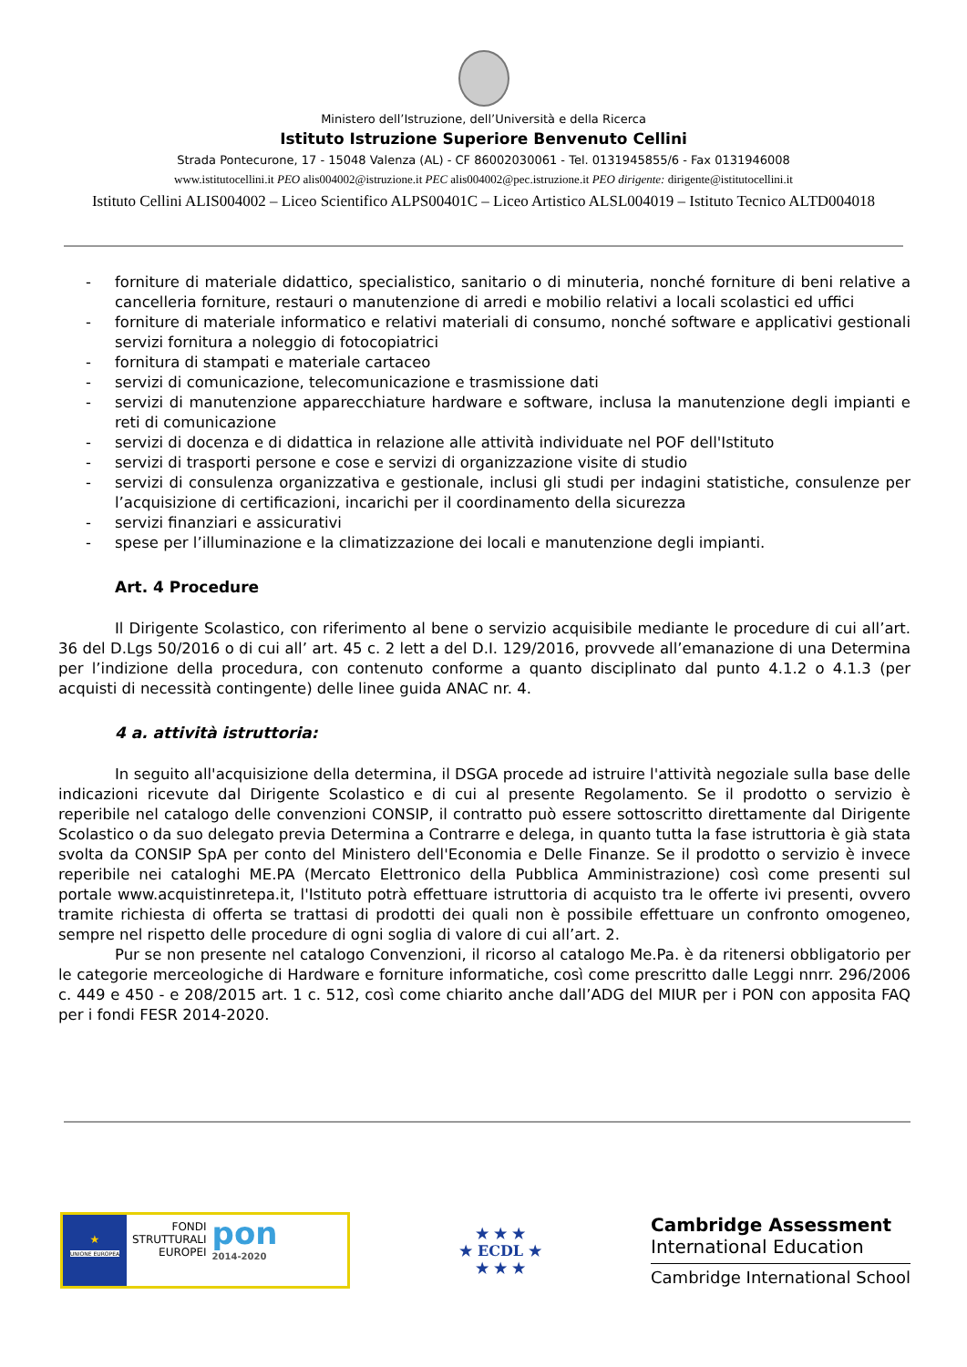Ministero dell’Istruzione, dell’Università e della Ricerca
Istituto Istruzione Superiore Benvenuto Cellini
Strada Pontecurone, 17 - 15048 Valenza (AL) - CF 86002030061 - Tel. 0131945855/6 - Fax 0131946008
www.istitutocellini.it PEO alis004002@istruzione.it PEC alis004002@pec.istruzione.it PEO dirigente: dirigente@istitutocellini.it
Istituto Cellini ALIS004002 – Liceo Scientifico ALPS00401C – Liceo Artistico ALSL004019 – Istituto Tecnico ALTD004018
- forniture di materiale didattico, specialistico, sanitario o di minuteria, nonché forniture di beni relative a cancelleria forniture, restauri o manutenzione di arredi e mobilio relativi a locali scolastici ed uffici
- forniture di materiale informatico e relativi materiali di consumo, nonché software e applicativi gestionali servizi fornitura a noleggio di fotocopiatrici
- fornitura di stampati e materiale cartaceo
- servizi di comunicazione, telecomunicazione e trasmissione dati
- servizi di manutenzione apparecchiature hardware e software, inclusa la manutenzione degli impianti e reti di comunicazione
- servizi di docenza e di didattica in relazione alle attività individuate nel POF dell'Istituto
- servizi di trasporti persone e cose e servizi di organizzazione visite di studio
- servizi di consulenza organizzativa e gestionale, inclusi gli studi per indagini statistiche, consulenze per l’acquisizione di certificazioni, incarichi per il coordinamento della sicurezza
- servizi finanziari e assicurativi
- spese per l’illuminazione e la climatizzazione dei locali e manutenzione degli impianti.
Art. 4 Procedure
Il Dirigente Scolastico, con riferimento al bene o servizio acquisibile mediante le procedure di cui all’art. 36 del D.Lgs 50/2016 o di cui all’ art. 45 c. 2 lett a del D.I. 129/2016, provvede all’emanazione di una Determina per l’indizione della procedura, con contenuto conforme a quanto disciplinato dal punto 4.1.2 o 4.1.3 (per acquisti di necessità contingente) delle linee guida ANAC nr. 4.
4 a. attività istruttoria:
In seguito all'acquisizione della determina, il DSGA procede ad istruire l'attività negoziale sulla base delle indicazioni ricevute dal Dirigente Scolastico e di cui al presente Regolamento. Se il prodotto o servizio è reperibile nel catalogo delle convenzioni CONSIP, il contratto può essere sottoscritto direttamente dal Dirigente Scolastico o da suo delegato previa Determina a Contrarre e delega, in quanto tutta la fase istruttoria è già stata svolta da CONSIP SpA per conto del Ministero dell'Economia e Delle Finanze. Se il prodotto o servizio è invece reperibile nei cataloghi ME.PA (Mercato Elettronico della Pubblica Amministrazione) così come presenti sul portale www.acquistinretepa.it, l'Istituto potrà effettuare istruttoria di acquisto tra le offerte ivi presenti, ovvero tramite richiesta di offerta se trattasi di prodotti dei quali non è possibile effettuare un confronto omogeneo, sempre nel rispetto delle procedure di ogni soglia di valore di cui all’art. 2.
Pur se non presente nel catalogo Convenzioni, il ricorso al catalogo Me.Pa. è da ritenersi obbligatorio per le categorie merceologiche di Hardware e forniture informatiche, così come prescritto dalle Leggi nnrr. 296/2006 c. 449 e 450 - e 208/2015 art. 1 c. 512, così come chiarito anche dall’ADG del MIUR per i PON con apposita FAQ per i fondi FESR 2014-2020.
★
UNIONE EUROPEA
FONDI
STRUTTURALI
EUROPEI
pon
2014-2020
★ ★ ★
★ ECDL ★
★ ★ ★
Cambridge Assessment
International Education
Cambridge International School